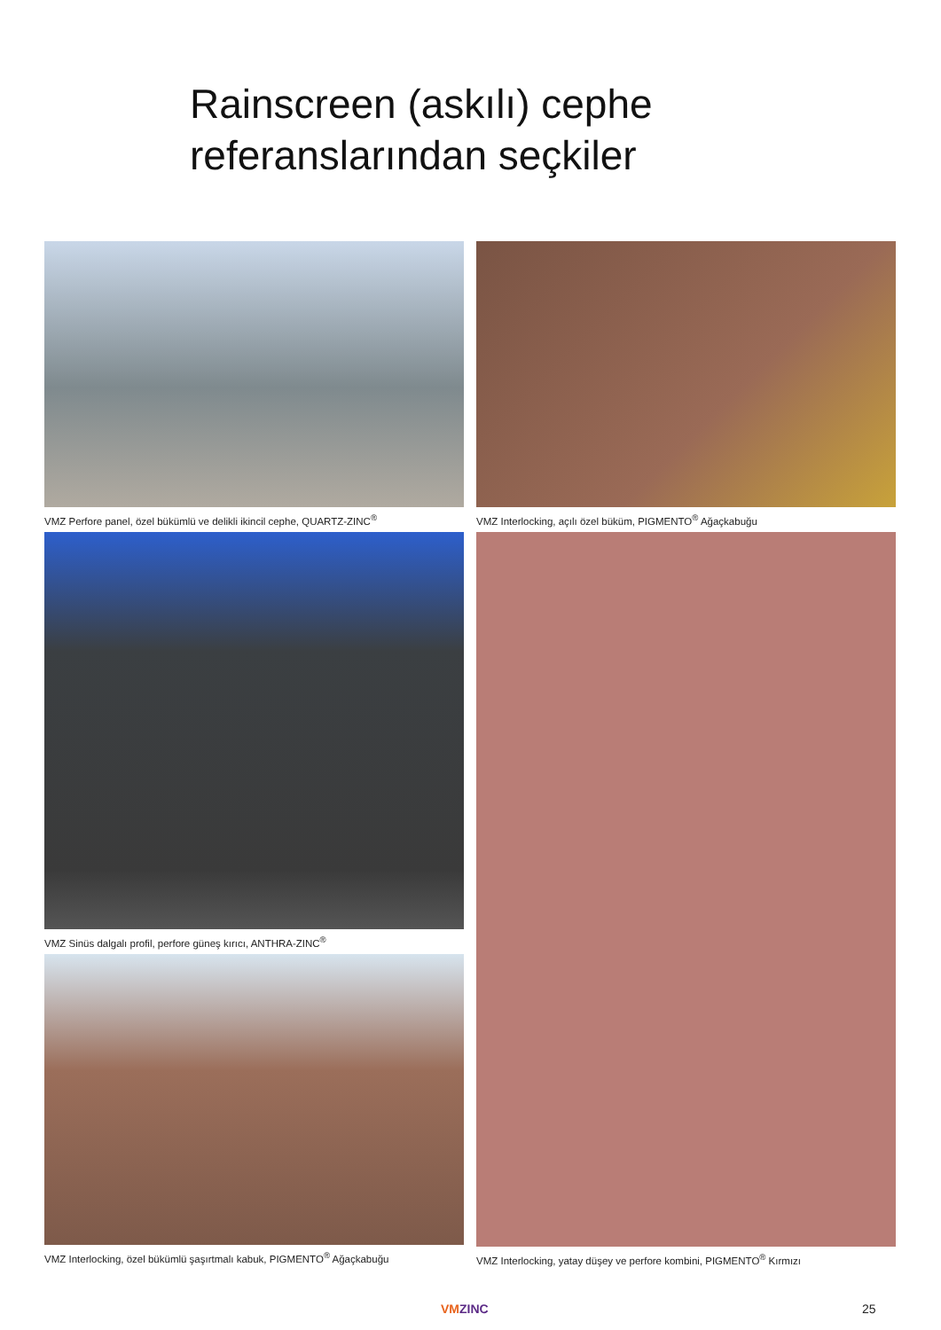Rainscreen (askılı) cephe
referanslarından seçkiler
VMZ Perfore panel, özel bükümlü ve delikli ikincil cephe, QUARTZ-ZINC<sup>®</sup>
VMZ Interlocking, açılı özel büküm, PIGMENTO<sup>®</sup> Ağaçkabuğu
VMZ Sinüs dalgalı profil, perfore güneş kırıcı, ANTHRA-ZINC<sup>®</sup>
VMZ Interlocking, özel bükümlü şaşırtmalı kabuk, PIGMENTO<sup>®</sup> Ağaçkabuğu
VMZ Interlocking, yatay düşey ve perfore kombini, PIGMENTO<sup>®</sup> Kırmızı
VMZINC 25